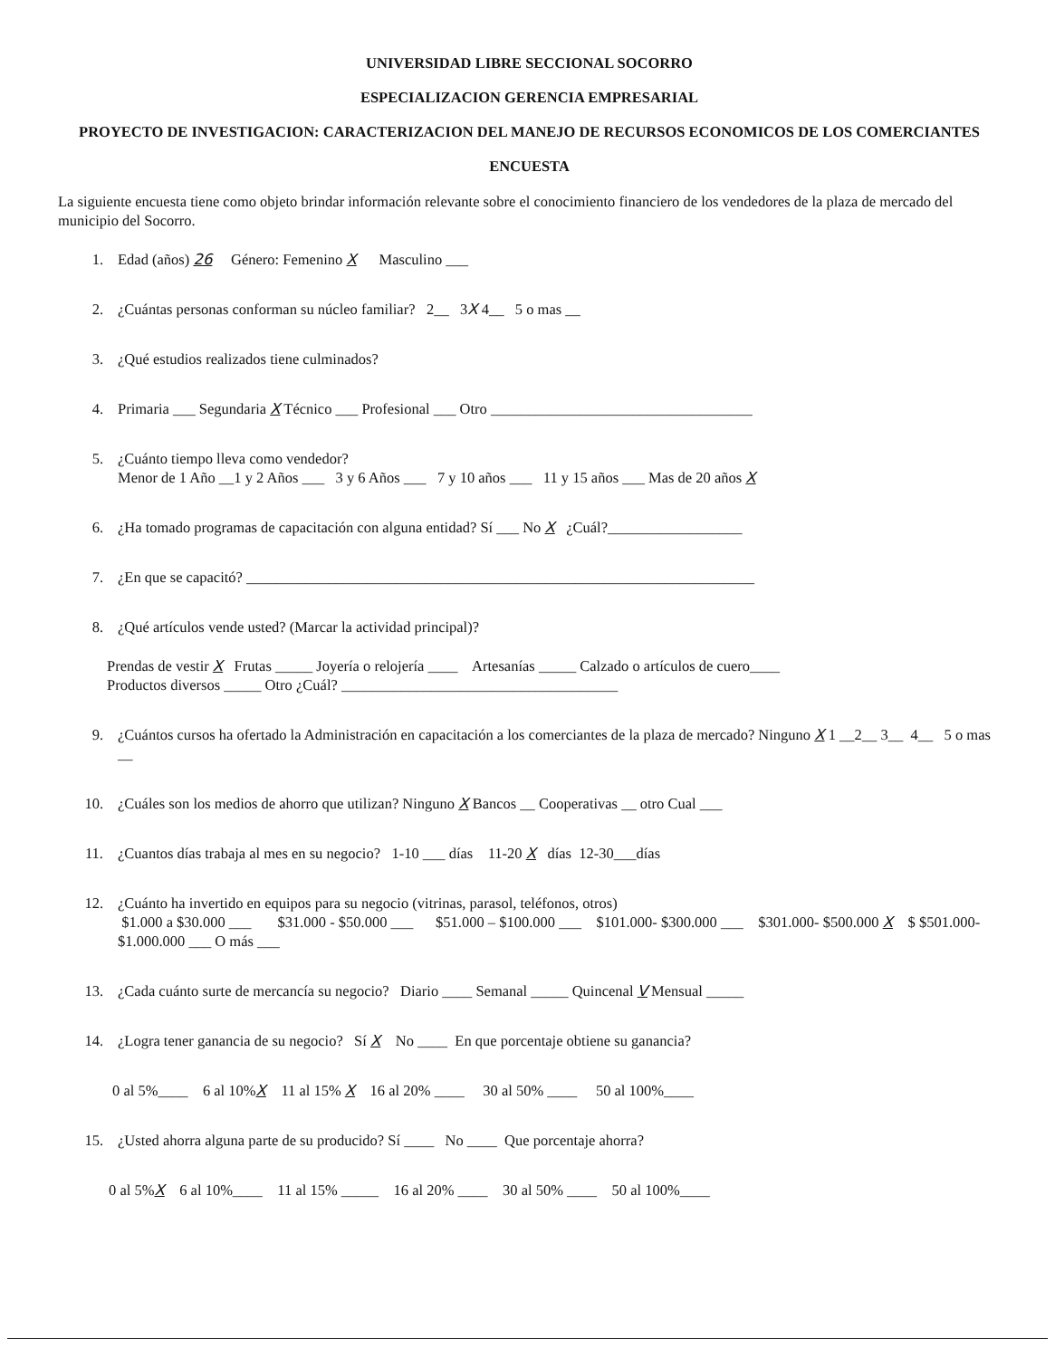UNIVERSIDAD LIBRE SECCIONAL SOCORRO
ESPECIALIZACION GERENCIA EMPRESARIAL
PROYECTO DE INVESTIGACION: CARACTERIZACION DEL MANEJO DE RECURSOS ECONOMICOS DE LOS COMERCIANTES
ENCUESTA
La siguiente encuesta tiene como objeto brindar información relevante sobre el conocimiento financiero de los vendedores de la plaza de mercado del municipio del Socorro.
1. Edad (años) 26 Género: Femenino X Masculino ___
2. ¿Cuántas personas conforman su núcleo familiar? 2__ 3X 4__ 5 o mas __
3. ¿Qué estudios realizados tiene culminados?
4. Primaria ___ Segundaria X Técnico ___ Profesional ___ Otro ___________________________________
5. ¿Cuánto tiempo lleva como vendedor?
Menor de 1 Año __1 y 2 Años ___ 3 y 6 Años ___ 7 y 10 años ___ 11 y 15 años ___ Mas de 20 años X
6. ¿Ha tomado programas de capacitación con alguna entidad? Sí ___ No X ¿Cuál?__________________
7. ¿En que se capacitó? ____________________________________________________________________
8. ¿Qué artículos vende usted? (Marcar la actividad principal)?
Prendas de vestir X Frutas _____ Joyería o relojería ____ Artesanías _____ Calzado o artículos de cuero____
Productos diversos _____ Otro ¿Cuál? _____________________________________
9. ¿Cuántos cursos ha ofertado la Administración en capacitación a los comerciantes de la plaza de mercado? Ninguno X 1 __2__ 3__ 4__ 5 o mas __
10. ¿Cuáles son los medios de ahorro que utilizan? Ninguno X Bancos __ Cooperativas __ otro Cual ___
11. ¿Cuantos días trabaja al mes en su negocio? 1-10 ___ días 11-20 X días 12-30___días
12. ¿Cuánto ha invertido en equipos para su negocio (vitrinas, parasol, teléfonos, otros)
$1.000 a $30.000 ___ $31.000 - $50.000 ___ $51.000 – $100.000 ___ $101.000- $300.000 ___ $301.000- $500.000 X $ $501.000- $1.000.000 ___ O más ___
13. ¿Cada cuánto surte de mercancía su negocio? Diario ____ Semanal _____ Quincenal V Mensual _____
14. ¿Logra tener ganancia de su negocio? Sí X No ____ En que porcentaje obtiene su ganancia?
0 al 5%____ 6 al 10%X 11 al 15% X 16 al 20% ____ 30 al 50% ____ 50 al 100%____
15. ¿Usted ahorra alguna parte de su producido? Sí ____ No ____ Que porcentaje ahorra?
0 al 5%X 6 al 10%____ 11 al 15% _____ 16 al 20% ____ 30 al 50% ____ 50 al 100%____